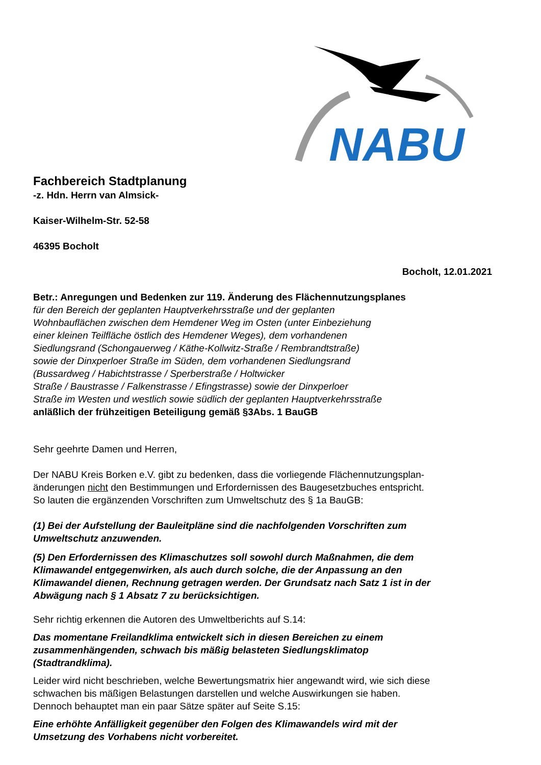NABU
Fachbereich Stadtplanung
-z. Hdn. Herrn van Almsick-
Kaiser-Wilhelm-Str. 52-58
46395 Bocholt
Bocholt, 12.01.2021
Betr.: Anregungen und Bedenken zur 119. Änderung des Flächennutzungsplanes
für den Bereich der geplanten Hauptverkehrsstraße und der geplanten
Wohnbauflächen zwischen dem Hemdener Weg im Osten (unter Einbeziehung
einer kleinen Teilfläche östlich des Hemdener Weges), dem vorhandenen
Siedlungsrand (Schongauerweg / Käthe-Kollwitz-Straße / Rembrandtstraße)
sowie der Dinxperloer Straße im Süden, dem vorhandenen Siedlungsrand
(Bussardweg / Habichtstrasse / Sperberstraße / Holtwicker
Straße / Baustrasse / Falkenstrasse / Efingstrasse) sowie der Dinxperloer
Straße im Westen und westlich sowie südlich der geplanten Hauptverkehrsstraße
anläßlich der frühzeitigen Beteiligung gemäß §3Abs. 1 BauGB
Sehr geehrte Damen und Herren,
Der NABU Kreis Borken e.V. gibt zu bedenken, dass die vorliegende Flächennutzungsplan-
änderungen nicht den Bestimmungen und Erfordernissen des Baugesetzbuches entspricht.
So lauten die ergänzenden Vorschriften zum Umweltschutz des § 1a BauGB:
(1) Bei der Aufstellung der Bauleitpläne sind die nachfolgenden Vorschriften zum
Umweltschutz anzuwenden.
(5) Den Erfordernissen des Klimaschutzes soll sowohl durch Maßnahmen, die dem
Klimawandel entgegenwirken, als auch durch solche, die der Anpassung an den
Klimawandel dienen, Rechnung getragen werden. Der Grundsatz nach Satz 1 ist in der
Abwägung nach § 1 Absatz 7 zu berücksichtigen.
Sehr richtig erkennen die Autoren des Umweltberichts auf S.14:
Das momentane Freilandklima entwickelt sich in diesen Bereichen zu einem
zusammenhängenden, schwach bis mäßig belasteten Siedlungsklimatop
(Stadtrandklima).
Leider wird nicht beschrieben, welche Bewertungsmatrix hier angewandt wird, wie sich diese
schwachen bis mäßigen Belastungen darstellen und welche Auswirkungen sie haben.
Dennoch behauptet man ein paar Sätze später auf Seite S.15:
Eine erhöhte Anfälligkeit gegenüber den Folgen des Klimawandels wird mit der
Umsetzung des Vorhabens nicht vorbereitet.